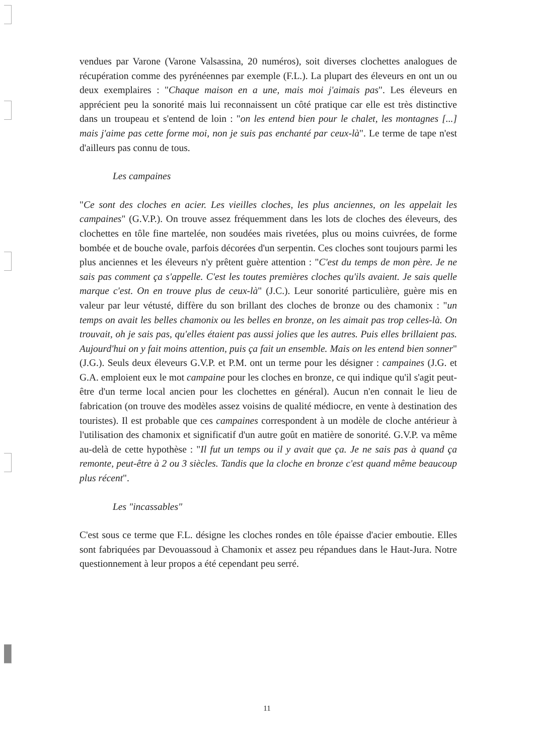vendues par Varone (Varone Valsassina, 20 numéros), soit diverses clochettes analogues de récupération comme des pyrénéennes par exemple (F.L.). La plupart des éleveurs en ont un ou deux exemplaires : "Chaque maison en a une, mais moi j'aimais pas". Les éleveurs en apprécient peu la sonorité mais lui reconnaissent un côté pratique car elle est très distinctive dans un troupeau et s'entend de loin : "on les entend bien pour le chalet, les montagnes [...] mais j'aime pas cette forme moi, non je suis pas enchanté par ceux-là". Le terme de tape n'est d'ailleurs pas connu de tous.
Les campaines
"Ce sont des cloches en acier. Les vieilles cloches, les plus anciennes, on les appelait les campaines" (G.V.P.). On trouve assez fréquemment dans les lots de cloches des éleveurs, des clochettes en tôle fine martelée, non soudées mais rivetées, plus ou moins cuivrées, de forme bombée et de bouche ovale, parfois décorées d'un serpentin. Ces cloches sont toujours parmi les plus anciennes et les éleveurs n'y prêtent guère attention : "C'est du temps de mon père. Je ne sais pas comment ça s'appelle. C'est les toutes premières cloches qu'ils avaient. Je sais quelle marque c'est. On en trouve plus de ceux-là" (J.C.). Leur sonorité particulière, guère mis en valeur par leur vétusté, diffère du son brillant des cloches de bronze ou des chamonix : "un temps on avait les belles chamonix ou les belles en bronze, on les aimait pas trop celles-là. On trouvait, oh je sais pas, qu'elles étaient pas aussi jolies que les autres. Puis elles brillaient pas. Aujourd'hui on y fait moins attention, puis ça fait un ensemble. Mais on les entend bien sonner" (J.G.). Seuls deux éleveurs G.V.P. et P.M. ont un terme pour les désigner : campaines (J.G. et G.A. emploient eux le mot campaine pour les cloches en bronze, ce qui indique qu'il s'agit peut-être d'un terme local ancien pour les clochettes en général). Aucun n'en connait le lieu de fabrication (on trouve des modèles assez voisins de qualité médiocre, en vente à destination des touristes). Il est probable que ces campaines correspondent à un modèle de cloche antérieur à l'utilisation des chamonix et significatif d'un autre goût en matière de sonorité. G.V.P. va même au-delà de cette hypothèse : "Il fut un temps ou il y avait que ça. Je ne sais pas à quand ça remonte, peut-être à 2 ou 3 siècles. Tandis que la cloche en bronze c'est quand même beaucoup plus récent".
Les "incassables"
C'est sous ce terme que F.L. désigne les cloches rondes en tôle épaisse d'acier emboutie. Elles sont fabriquées par Devouassoud à Chamonix et assez peu répandues dans le Haut-Jura. Notre questionnement à leur propos a été cependant peu serré.
11